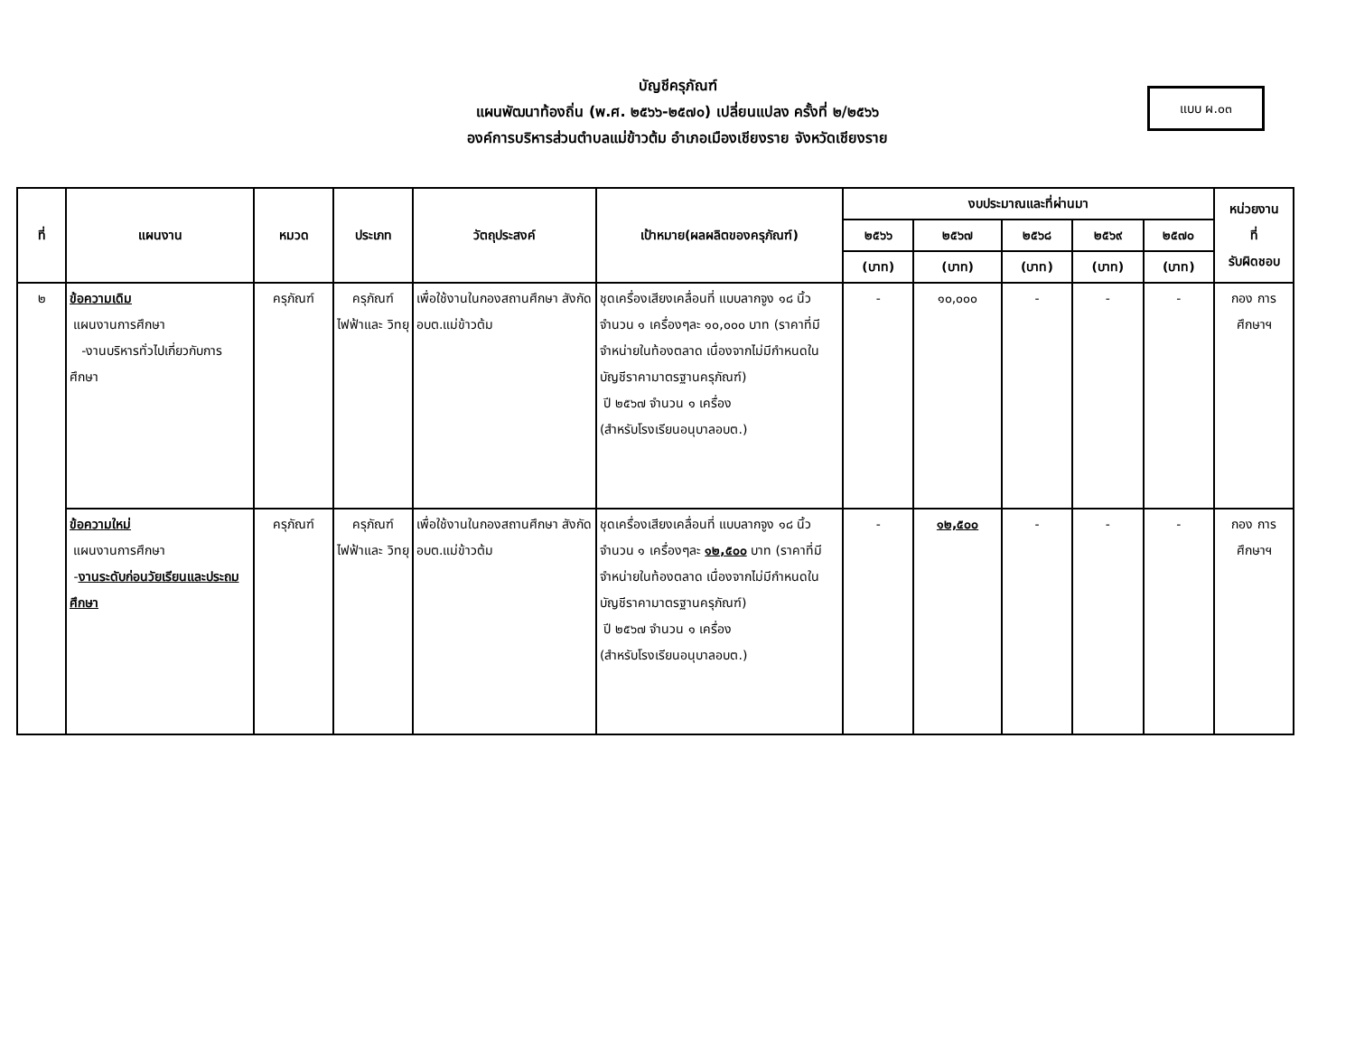บัญชีครุภัณฑ์
แผนพัฒนาท้องถิ่น (พ.ศ. ๒๕๖๖-๒๕๗๐) เปลี่ยนแปลง ครั้งที่ ๒/๒๕๖๖
องค์การบริหารส่วนตำบลแม่ข้าวต้ม อำเภอเมืองเชียงราย จังหวัดเชียงราย
แบบ ผ.๐๓
| ที่ | แผนงาน | หมวด | ประเภท | วัตถุประสงค์ | เป้าหมาย(ผลผลิตของครุภัณฑ์) | งบประมาณและที่ผ่านมา | | | | | หน่วยงาน ที่ รับผิดชอบ |
| --- | --- | --- | --- | --- | --- | --- | --- | --- | --- | --- | --- |
| | | | | | | ๒๕๖๖ | ๒๕๖๗ | ๒๕๖๘ | ๒๕๖๙ | ๒๕๗๐ | |
| | | | | | | (บาท) | (บาท) | (บาท) | (บาท) | (บาท) | |
| ๒ | ข้อความเดิม แผนงานการศึกษา -งานบริหารทั่วไปเกี่ยวกับการศึกษา | ครุภัณฑ์ | ครุภัณฑ์ ไฟฟ้าและ วิทยุ | เพื่อใช้งานในกองสถานศึกษา สังกัดอบต.แม่ข้าวต้ม | ชุดเครื่องเสียงเคลื่อนที่ แบบลากจูง ๑๘ นิ้ว จำนวน ๑ เครื่องๆละ ๑๐,๐๐๐ บาท (ราคาที่มีจำหน่ายในท้องตลาด เนื่องจากไม่มีกำหนดในบัญชีราคามาตรฐานครุภัณฑ์) ปี ๒๕๖๗ จำนวน ๑ เครื่อง (สำหรับโรงเรียนอนุบาลอบต.) | - | ๑๐,๐๐๐ | - | - | - | กอง การศึกษาฯ |
| | ข้อความใหม่ แผนงานการศึกษา - งานระดับก่อนวัยเรียนและประถมศึกษา | ครุภัณฑ์ | ครุภัณฑ์ ไฟฟ้าและ วิทยุ | เพื่อใช้งานในกองสถานศึกษา สังกัดอบต.แม่ข้าวต้ม | ชุดเครื่องเสียงเคลื่อนที่ แบบลากจูง ๑๘ นิ้ว จำนวน ๑ เครื่องๆละ ๑๒,๕๐๐ บาท (ราคาที่มีจำหน่ายในท้องตลาด เนื่องจากไม่มีกำหนดในบัญชีราคามาตรฐานครุภัณฑ์) ปี ๒๕๖๗ จำนวน ๑ เครื่อง (สำหรับโรงเรียนอนุบาลอบต.) | - | ๑๒,๕๐๐ | - | - | - | กอง การศึกษาฯ |